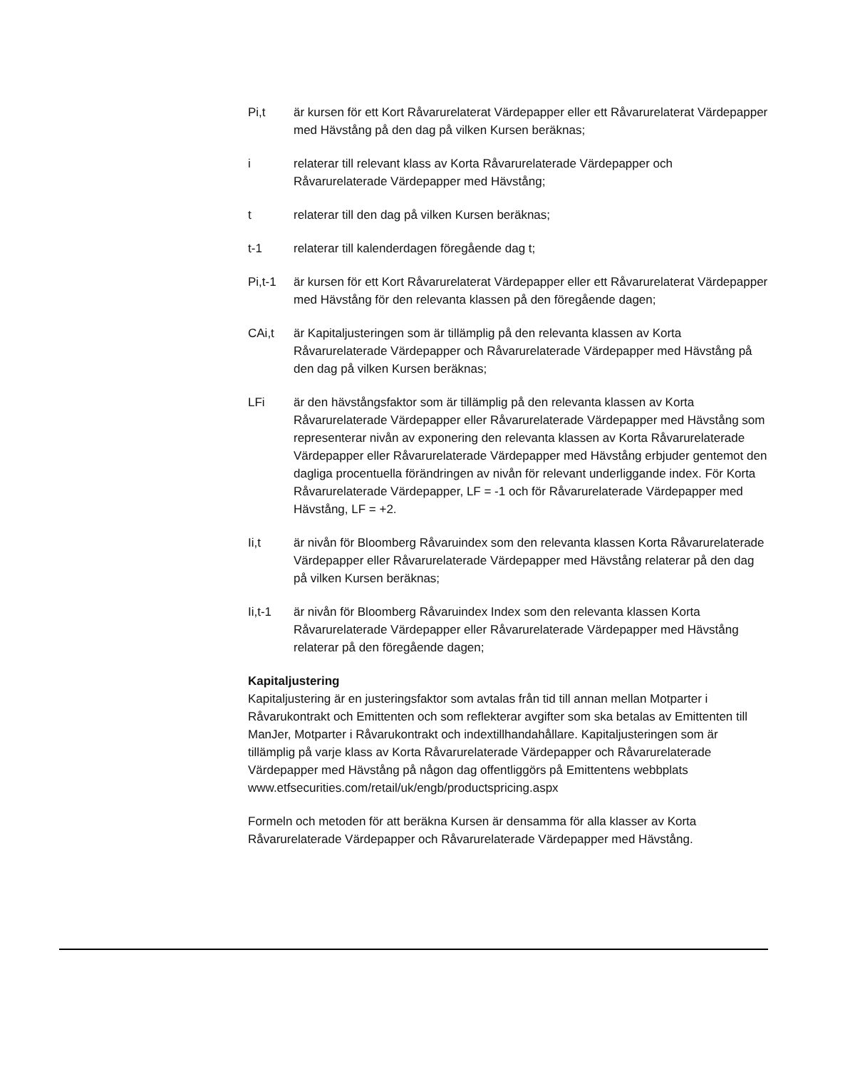Pi,t är kursen för ett Kort Råvarurelaterat Värdepapper eller ett Råvarurelaterat Värdepapper med Hävstång på den dag på vilken Kursen beräknas;
i relaterar till relevant klass av Korta Råvarurelaterade Värdepapper och Råvarurelaterade Värdepapper med Hävstång;
t relaterar till den dag på vilken Kursen beräknas;
t-1 relaterar till kalenderdagen föregående dag t;
Pi,t-1 är kursen för ett Kort Råvarurelaterat Värdepapper eller ett Råvarurelaterat Värdepapper med Hävstång för den relevanta klassen på den föregående dagen;
CAi,t är Kapitaljusteringen som är tillämplig på den relevanta klassen av Korta Råvarurelaterade Värdepapper och Råvarurelaterade Värdepapper med Hävstång på den dag på vilken Kursen beräknas;
LFi är den hävstångsfaktor som är tillämplig på den relevanta klassen av Korta Råvarurelaterade Värdepapper eller Råvarurelaterade Värdepapper med Hävstång som representerar nivån av exponering den relevanta klassen av Korta Råvarurelaterade Värdepapper eller Råvarurelaterade Värdepapper med Hävstång erbjuder gentemot den dagliga procentuella förändringen av nivån för relevant underliggande index. För Korta Råvarurelaterade Värdepapper, LF = -1 och för Råvarurelaterade Värdepapper med Hävstång, LF = +2.
Ii,t är nivån för Bloomberg Råvaruindex som den relevanta klassen Korta Råvarurelaterade Värdepapper eller Råvarurelaterade Värdepapper med Hävstång relaterar på den dag på vilken Kursen beräknas;
Ii,t-1 är nivån för Bloomberg Råvaruindex Index som den relevanta klassen Korta Råvarurelaterade Värdepapper eller Råvarurelaterade Värdepapper med Hävstång relaterar på den föregående dagen;
Kapitaljustering
Kapitaljustering är en justeringsfaktor som avtalas från tid till annan mellan Motparter i Råvarukontrakt och Emittenten och som reflekterar avgifter som ska betalas av Emittenten till ManJer, Motparter i Råvarukontrakt och indextillhandahållare. Kapitaljusteringen som är tillämplig på varje klass av Korta Råvarurelaterade Värdepapper och Råvarurelaterade Värdepapper med Hävstång på någon dag offentliggörs på Emittentens webbplats www.etfsecurities.com/retail/uk/engb/productspricing.aspx
Formeln och metoden för att beräkna Kursen är densamma för alla klasser av Korta Råvarurelaterade Värdepapper och Råvarurelaterade Värdepapper med Hävstång.